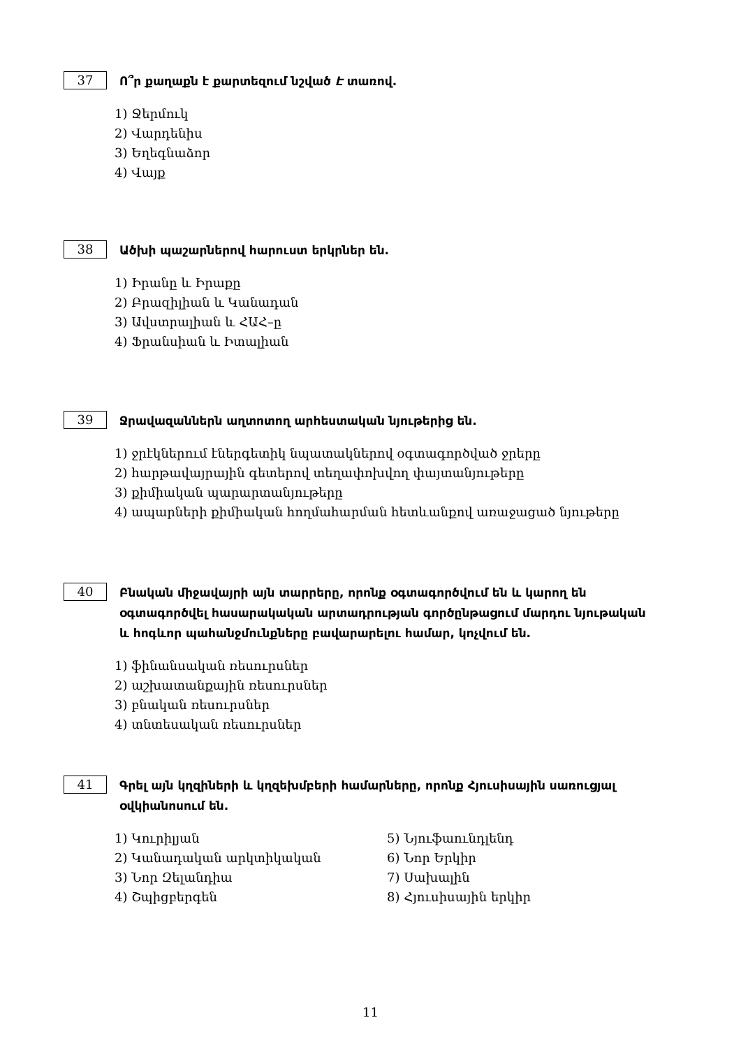37
Ո՞ր քաղաքն է քարտեզում նշված Է տառով.
1) Ջերմուկ
2) Վարդենիս
3) Եղեգնաձոր
4) Վայք
38
Ածխի պաշարներով հարուստ երկրներ են.
1) Իրանը և Իրաքը
2) Բրազիլիան և Կանադան
3) Ավստրալիան և ՀԱՀ–ը
4) Ֆրանսիան և Իտալիան
39
Ջրավազաններն աղտոտող արհեստական նյութերից են.
1) ջրէկներում էներգետիկ նպատակներով օգտագործված ջրերը
2) հարթավայրային գետերով տեղափոխվող փայտանյութերը
3) քիմիական պարարտանյութերը
4) ապարների քիմիական հողմահարման հետևանքով առաջացած նյութերը
40
Բնական միջավայրի այն տարրերը, որոնք օգտագործվում են և կարող են օգտագործվել հասարակական արտադրության գործընթացում մարդու նյութական և հոգևոր պահանջմունքները բավարարելու համար, կոչվում են.
1) ֆինանսական ռեսուրսներ
2) աշխատանքային ռեսուրսներ
3) բնական ռեսուրսներ
4) տնտեսական ռեսուրսներ
41
Գրել այն կղզիների և կղզեխմբերի համարները, որոնք Հյուսիսային սառուցյալ օվկիանոսում են.
1) Կուրիլյան
5) Նյուֆաունդլենդ
2) Կանադական արկտիկական
6) Նոր Երկիր
3) Նոր Զելանդիա
7) Սախալին
4) Շպիցբերգեն
8) Հյուսիսային երկիր
11